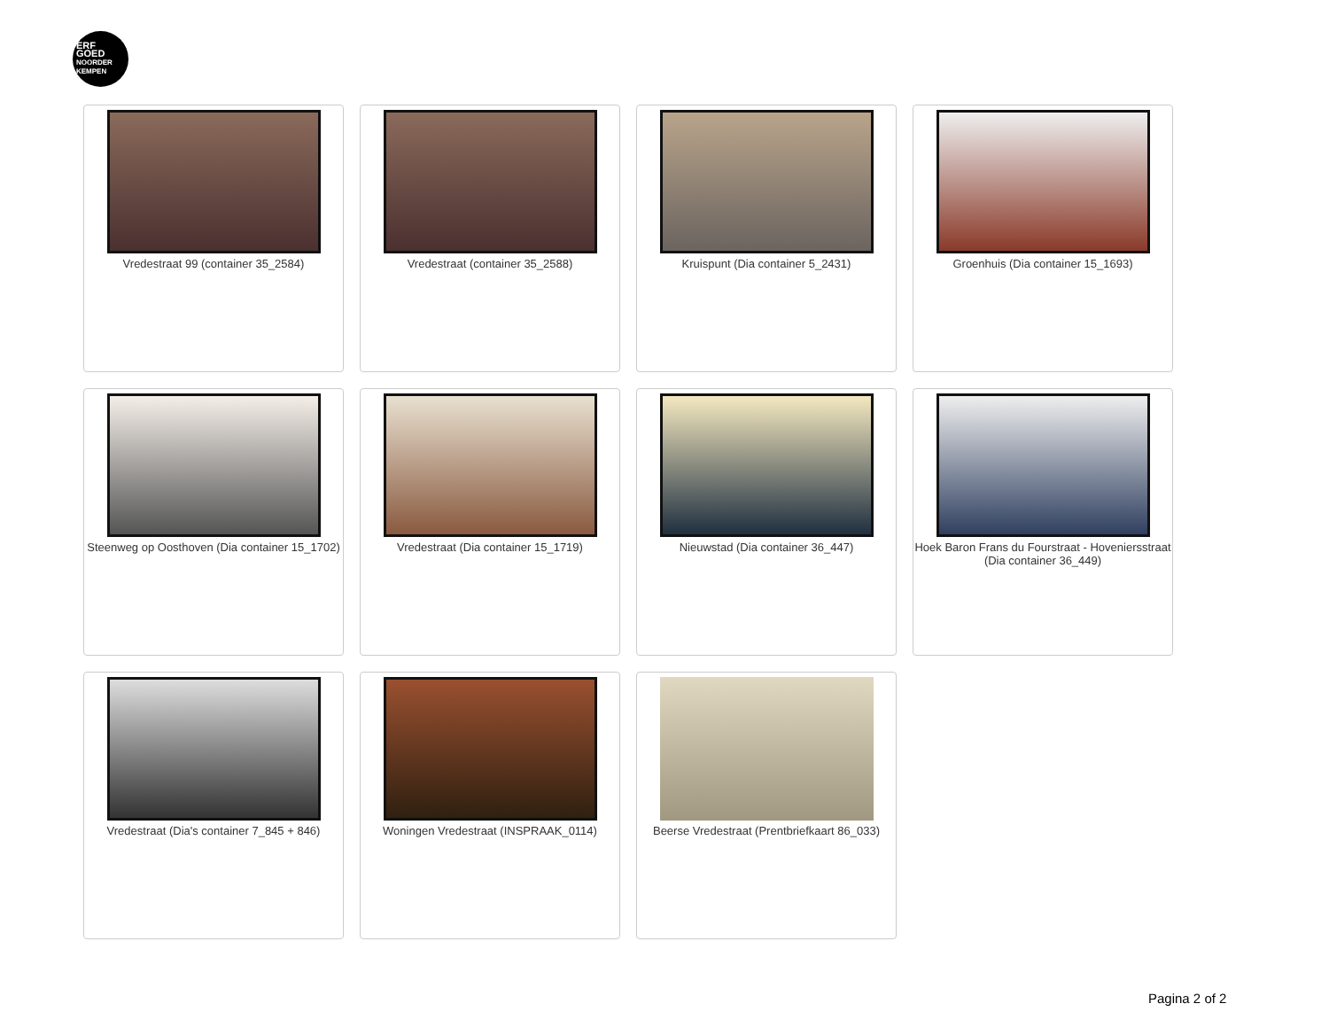ERF
GOED
NOORDER
KEMPEN
Vredestraat 99 (container 35_2584)
Vredestraat (container 35_2588)
Kruispunt (Dia container 5_2431)
Groenhuis (Dia container 15_1693)
Steenweg op Oosthoven (Dia container 15_1702)
Vredestraat (Dia container 15_1719)
Nieuwstad (Dia container 36_447)
Hoek Baron Frans du Fourstraat - Hoveniersstraat (Dia container 36_449)
Vredestraat (Dia's container 7_845 + 846)
Woningen Vredestraat (INSPRAAK_0114)
Beerse Vredestraat (Prentbriefkaart 86_033)
Pagina 2 of 2